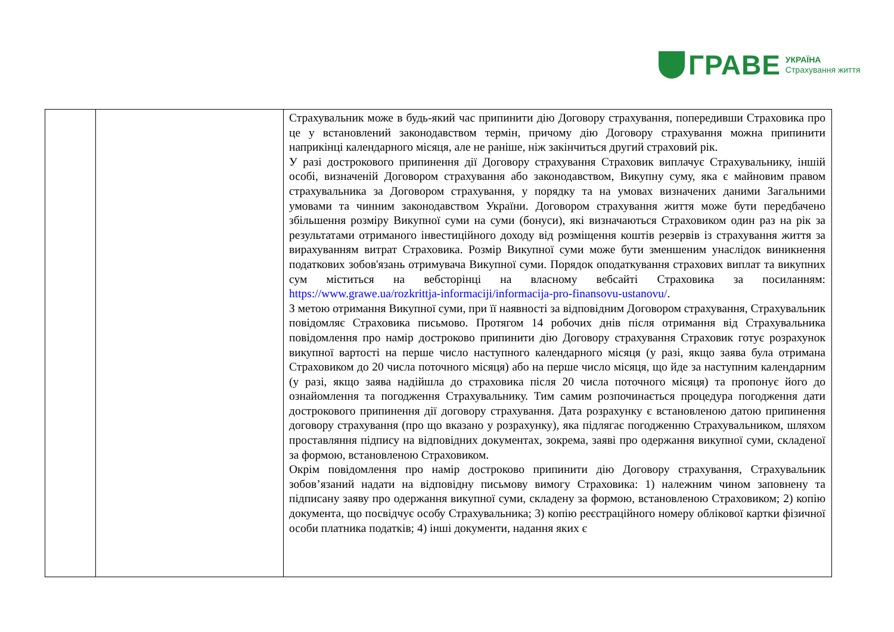ГРАВЕ УКРАЇНА
Страхування життя
| | | Страхувальник може в будь-який час припинити дію Договору страхування, попередивши Страховика про це у встановлений законодавством термін, причому дію Договору страхування можна припинити наприкінці календарного місяця, але не раніше, ніж закінчиться другий страховий рік. У разі дострокового припинення дії Договору страхування Страховик виплачує Страхувальнику, іншій особі, визначеній Договором страхування або законодавством, Викупну суму, яка є майновим правом страхувальника за Договором страхування, у порядку та на умовах визначених даними Загальними умовами та чинним законодавством України. Договором страхування життя може бути передбачено збільшення розміру Викупної суми на суми (бонуси), які визначаються Страховиком один раз на рік за результатами отриманого інвестиційного доходу від розміщення коштів резервів із страхування життя за вирахуванням витрат Страховика. Розмір Викупної суми може бути зменшеним унаслідок виникнення податкових зобов'язань отримувача Викупної суми. Порядок оподаткування страхових виплат та викупних сум міститься на вебсторінці на власному вебсайті Страховика за посиланням: https://www.grawe.ua/rozkrittja-informaciji/informacija-pro-finansovu-ustanovu/ . З метою отримання Викупної суми, при її наявності за відповідним Договором страхування, Страхувальник повідомляє Страховика письмово. Протягом 14 робочих днів після отримання від Страхувальника повідомлення про намір достроково припинити дію Договору страхування Страховик готує розрахунок викупної вартості на перше число наступного календарного місяця (у разі, якщо заява була отримана Страховиком до 20 числа поточного місяця) або на перше число місяця, що йде за наступним календарним (у разі, якщо заява надійшла до страховика після 20 числа поточного місяця) та пропонує його до ознайомлення та погодження Страхувальнику. Тим самим розпочинається процедура погодження дати дострокового припинення дії договору страхування. Дата розрахунку є встановленою датою припинення договору страхування (про що вказано у розрахунку), яка підлягає погодженню Страхувальником, шляхом проставляння підпису на відповідних документах, зокрема, заяві про одержання викупної суми, складеної за формою, встановленою Страховиком. Окрім повідомлення про намір достроково припинити дію Договору страхування, Страхувальник зобов’язаний надати на відповідну письмову вимогу Страховика: 1) належним чином заповнену та підписану заяву про одержання викупної суми, складену за формою, встановленою Страховиком; 2) копію документа, що посвідчує особу Страхувальника; 3) копію реєстраційного номеру облікової картки фізичної особи платника податків; 4) інші документи, надання яких є |